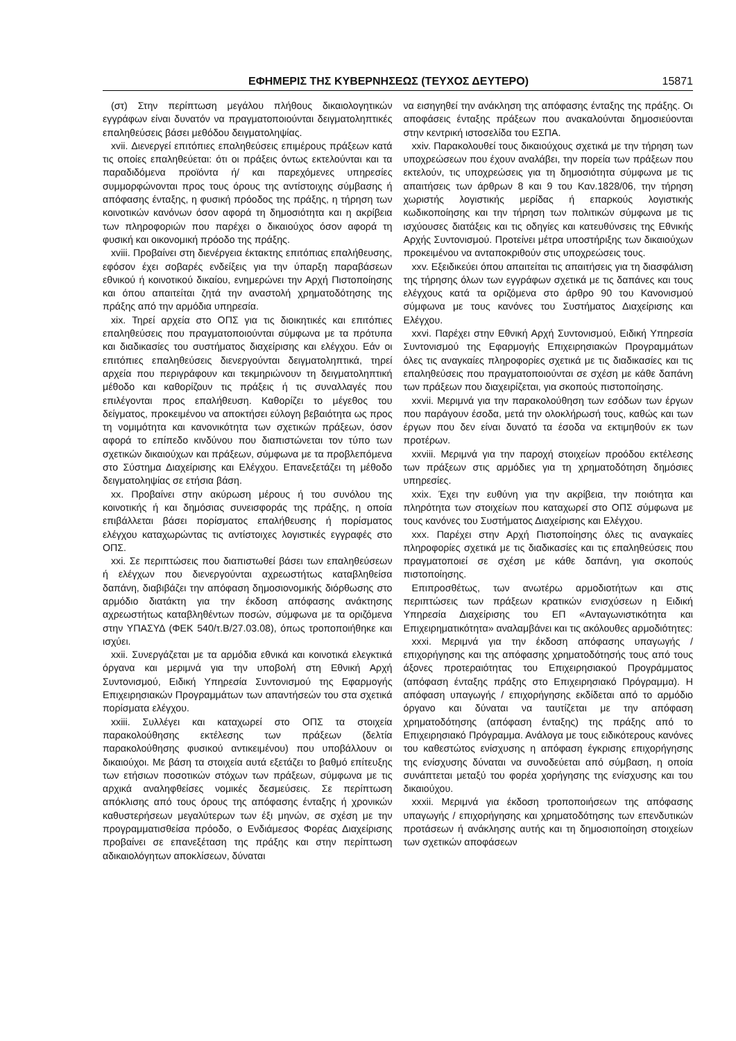ΕΦΗΜΕΡΙΣ ΤΗΣ ΚΥΒΕΡΝΗΣΕΩΣ (ΤΕΥΧΟΣ ΔΕΥΤΕΡΟ) 15871
(στ) Στην περίπτωση μεγάλου πλήθους δικαιολογητικών εγγράφων είναι δυνατόν να πραγματοποιούνται δειγματοληπτικές επαληθεύσεις βάσει μεθόδου δειγματοληψίας.
xvii. Διενεργεί επιτόπιες επαληθεύσεις επιμέρους πράξεων κατά τις οποίες επαληθεύεται: ότι οι πράξεις όντως εκτελούνται και τα παραδιδόμενα προϊόντα ή/ και παρεχόμενες υπηρεσίες συμμορφώνονται προς τους όρους της αντίστοιχης σύμβασης ή απόφασης ένταξης, η φυσική πρόοδος της πράξης, η τήρηση των κοινοτικών κανόνων όσον αφορά τη δημοσιότητα και η ακρίβεια των πληροφοριών που παρέχει ο δικαιούχος όσον αφορά τη φυσική και οικονομική πρόοδο της πράξης.
xviii. Προβαίνει στη διενέργεια έκτακτης επιτόπιας επαλήθευσης, εφόσον έχει σοβαρές ενδείξεις για την ύπαρξη παραβάσεων εθνικού ή κοινοτικού δικαίου, ενημερώνει την Αρχή Πιστοποίησης και όπου απαιτείται ζητά την αναστολή χρηματοδότησης της πράξης από την αρμόδια υπηρεσία.
xix. Τηρεί αρχεία στο ΟΠΣ για τις διοικητικές και επιτόπιες επαληθεύσεις που πραγματοποιούνται σύμφωνα με τα πρότυπα και διαδικασίες του συστήματος διαχείρισης και ελέγχου. Εάν οι επιτόπιες επαληθεύσεις διενεργούνται δειγματοληπτικά, τηρεί αρχεία που περιγράφουν και τεκμηριώνουν τη δειγματοληπτική μέθοδο και καθορίζουν τις πράξεις ή τις συναλλαγές που επιλέγονται προς επαλήθευση. Καθορίζει το μέγεθος του δείγματος, προκειμένου να αποκτήσει εύλογη βεβαιότητα ως προς τη νομιμότητα και κανονικότητα των σχετικών πράξεων, όσον αφορά το επίπεδο κινδύνου που διαπιστώνεται τον τύπο των σχετικών δικαιούχων και πράξεων, σύμφωνα με τα προβλεπόμενα στο Σύστημα Διαχείρισης και Ελέγχου. Επανεξετάζει τη μέθοδο δειγματοληψίας σε ετήσια βάση.
xx. Προβαίνει στην ακύρωση μέρους ή του συνόλου της κοινοτικής ή και δημόσιας συνεισφοράς της πράξης, η οποία επιβάλλεται βάσει πορίσματος επαλήθευσης ή πορίσματος ελέγχου καταχωρώντας τις αντίστοιχες λογιστικές εγγραφές στο ΟΠΣ.
xxi. Σε περιπτώσεις που διαπιστωθεί βάσει των επαληθεύσεων ή ελέγχων που διενεργούνται αχρεωστήτως καταβληθείσα δαπάνη, διαβιβάζει την απόφαση δημοσιονομικής διόρθωσης στο αρμόδιο διατάκτη για την έκδοση απόφασης ανάκτησης αχρεωστήτως καταβληθέντων ποσών, σύμφωνα με τα οριζόμενα στην ΥΠΑΣΥΔ (ΦΕΚ 540/τ.Β/27.03.08), όπως τροποποιήθηκε και ισχύει.
xxii. Συνεργάζεται με τα αρμόδια εθνικά και κοινοτικά ελεγκτικά όργανα και μεριμνά για την υποβολή στη Εθνική Αρχή Συντονισμού, Ειδική Υπηρεσία Συντονισμού της Εφαρμογής Επιχειρησιακών Προγραμμάτων των απαντήσεών του στα σχετικά πορίσματα ελέγχου.
xxiii. Συλλέγει και καταχωρεί στο ΟΠΣ τα στοιχεία παρακολούθησης εκτέλεσης των πράξεων (δελτία παρακολούθησης φυσικού αντικειμένου) που υποβάλλουν οι δικαιούχοι. Με βάση τα στοιχεία αυτά εξετάζει το βαθμό επίτευξης των ετήσιων ποσοτικών στόχων των πράξεων, σύμφωνα με τις αρχικά αναληφθείσες νομικές δεσμεύσεις. Σε περίπτωση απόκλισης από τους όρους της απόφασης ένταξης ή χρονικών καθυστερήσεων μεγαλύτερων των έξι μηνών, σε σχέση με την προγραμματισθείσα πρόοδο, ο Ενδιάμεσος Φορέας Διαχείρισης προβαίνει σε επανεξέταση της πράξης και στην περίπτωση αδικαιολόγητων αποκλίσεων, δύναται
να εισηγηθεί την ανάκληση της απόφασης ένταξης της πράξης. Οι αποφάσεις ένταξης πράξεων που ανακαλούνται δημοσιεύονται στην κεντρική ιστοσελίδα του ΕΣΠΑ.
xxiv. Παρακολουθεί τους δικαιούχους σχετικά με την τήρηση των υποχρεώσεων που έχουν αναλάβει, την πορεία των πράξεων που εκτελούν, τις υποχρεώσεις για τη δημοσιότητα σύμφωνα με τις απαιτήσεις των άρθρων 8 και 9 του Καν.1828/06, την τήρηση χωριστής λογιστικής μερίδας ή επαρκούς λογιστικής κωδικοποίησης και την τήρηση των πολιτικών σύμφωνα με τις ισχύουσες διατάξεις και τις οδηγίες και κατευθύνσεις της Εθνικής Αρχής Συντονισμού. Προτείνει μέτρα υποστήριξης των δικαιούχων προκειμένου να ανταποκριθούν στις υποχρεώσεις τους.
xxv. Εξειδικεύει όπου απαιτείται τις απαιτήσεις για τη διασφάλιση της τήρησης όλων των εγγράφων σχετικά με τις δαπάνες και τους ελέγχους κατά τα οριζόμενα στο άρθρο 90 του Κανονισμού σύμφωνα με τους κανόνες του Συστήματος Διαχείρισης και Ελέγχου.
xxvi. Παρέχει στην Εθνική Αρχή Συντονισμού, Ειδική Υπηρεσία Συντονισμού της Εφαρμογής Επιχειρησιακών Προγραμμάτων όλες τις αναγκαίες πληροφορίες σχετικά με τις διαδικασίες και τις επαληθεύσεις που πραγματοποιούνται σε σχέση με κάθε δαπάνη των πράξεων που διαχειρίζεται, για σκοπούς πιστοποίησης.
xxvii. Μεριμνά για την παρακολούθηση των εσόδων των έργων που παράγουν έσοδα, μετά την ολοκλήρωσή τους, καθώς και των έργων που δεν είναι δυνατό τα έσοδα να εκτιμηθούν εκ των προτέρων.
xxviii. Μεριμνά για την παροχή στοιχείων προόδου εκτέλεσης των πράξεων στις αρμόδιες για τη χρηματοδότηση δημόσιες υπηρεσίες.
xxix. Έχει την ευθύνη για την ακρίβεια, την ποιότητα και πληρότητα των στοιχείων που καταχωρεί στο ΟΠΣ σύμφωνα με τους κανόνες του Συστήματος Διαχείρισης και Ελέγχου.
xxx. Παρέχει στην Αρχή Πιστοποίησης όλες τις αναγκαίες πληροφορίες σχετικά με τις διαδικασίες και τις επαληθεύσεις που πραγματοποιεί σε σχέση με κάθε δαπάνη, για σκοπούς πιστοποίησης.
Επιπροσθέτως, των ανωτέρω αρμοδιοτήτων και στις περιπτώσεις των πράξεων κρατικών ενισχύσεων η Ειδική Υπηρεσία Διαχείρισης του ΕΠ «Ανταγωνιστικότητα και Επιχειρηματικότητα» αναλαμβάνει και τις ακόλουθες αρμοδιότητες:
xxxi. Μεριμνά για την έκδοση απόφασης υπαγωγής / επιχορήγησης και της απόφασης χρηματοδότησής τους από τους άξονες προτεραιότητας του Επιχειρησιακού Προγράμματος (απόφαση ένταξης πράξης στο Επιχειρησιακό Πρόγραμμα). Η απόφαση υπαγωγής / επιχορήγησης εκδίδεται από το αρμόδιο όργανο και δύναται να ταυτίζεται με την απόφαση χρηματοδότησης (απόφαση ένταξης) της πράξης από το Επιχειρησιακό Πρόγραμμα. Ανάλογα με τους ειδικότερους κανόνες του καθεστώτος ενίσχυσης η απόφαση έγκρισης επιχορήγησης της ενίσχυσης δύναται να συνοδεύεται από σύμβαση, η οποία συνάπτεται μεταξύ του φορέα χορήγησης της ενίσχυσης και του δικαιούχου.
xxxii. Μεριμνά για έκδοση τροποποιήσεων της απόφασης υπαγωγής / επιχορήγησης και χρηματοδότησης των επενδυτικών προτάσεων ή ανάκλησης αυτής και τη δημοσιοποίηση στοιχείων των σχετικών αποφάσεων